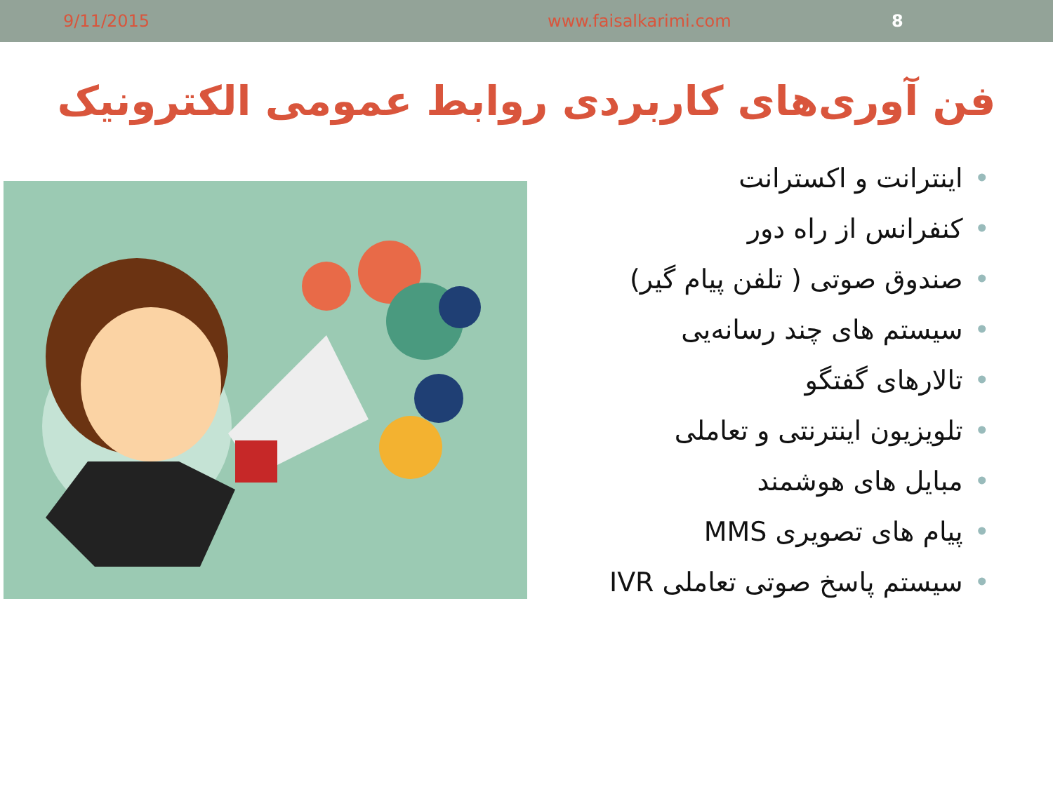9/11/2015 www.faisalkarimi.com 8
فن آوری‌های کاربردی روابط عمومی الکترونیک
•اینترانت و اکسترانت
•کنفرانس از راه دور
•صندوق صوتی ( تلفن پیام گیر)
•سیستم های چند رسانه‌یی
•تالارهای گفتگو
•تلویزیون اینترنتی و تعاملی
•مبایل های هوشمند
•پیام های تصویری MMS
•سیستم پاسخ صوتی تعاملی IVR